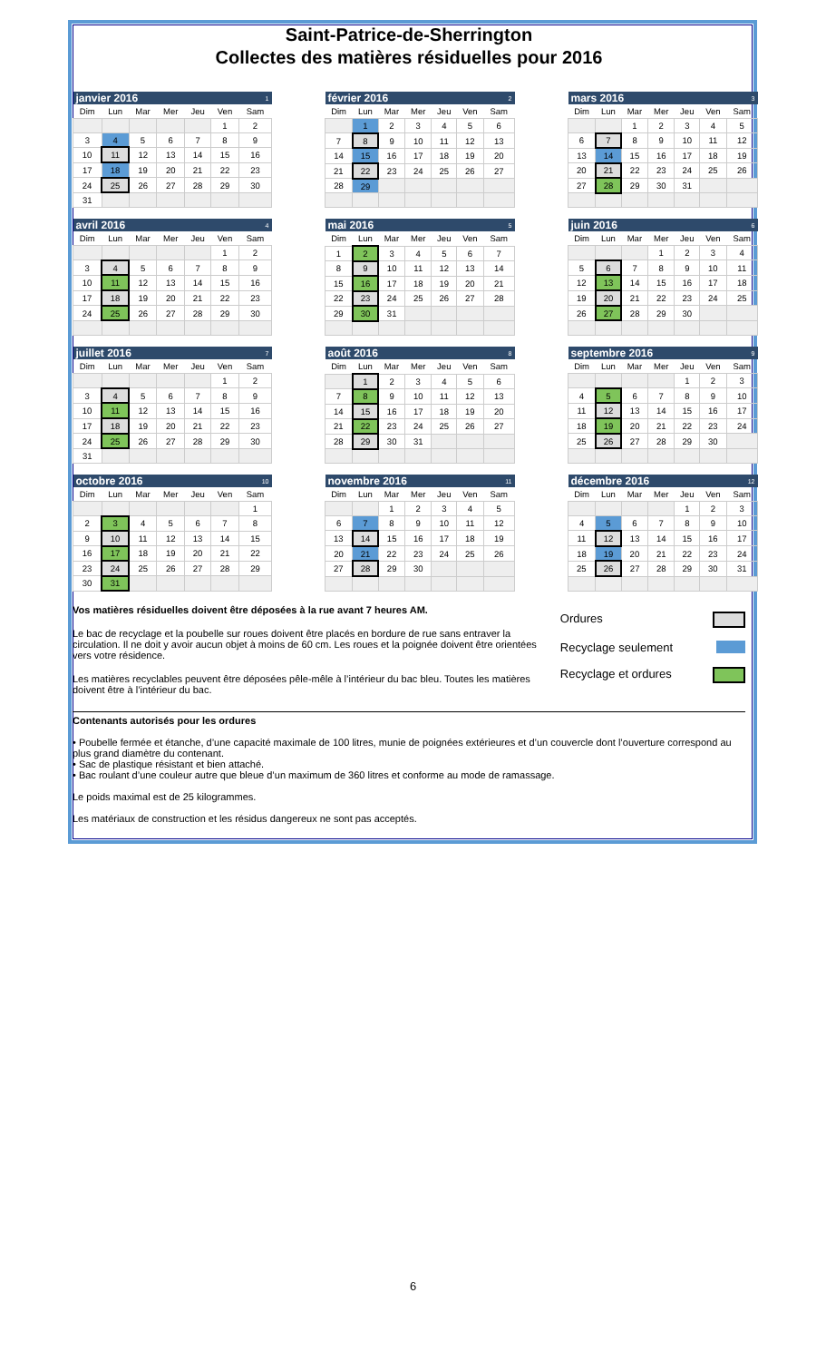Saint-Patrice-de-Sherrington
Collectes des matières résiduelles pour 2016
| janvier 2016 1 | | | | | | |
| --- | --- | --- | --- | --- | --- | --- |
| Dim | Lun | Mar | Mer | Jeu | Ven | Sam |
| | | | | | 1 | 2 |
| 3 | 4 | 5 | 6 | 7 | 8 | 9 |
| 10 | 11 | 12 | 13 | 14 | 15 | 16 |
| 17 | 18 | 19 | 20 | 21 | 22 | 23 |
| 24 | 25 | 26 | 27 | 28 | 29 | 30 |
| 31 | | | | | | |
| février 2016 2 | | | | | | |
| --- | --- | --- | --- | --- | --- | --- |
| Dim | Lun | Mar | Mer | Jeu | Ven | Sam |
| | 1 | 2 | 3 | 4 | 5 | 6 |
| 7 | 8 | 9 | 10 | 11 | 12 | 13 |
| 14 | 15 | 16 | 17 | 18 | 19 | 20 |
| 21 | 22 | 23 | 24 | 25 | 26 | 27 |
| 28 | 29 | | | | | |
| mars 2016 3 | | | | | | |
| --- | --- | --- | --- | --- | --- | --- |
| Dim | Lun | Mar | Mer | Jeu | Ven | Sam |
| | | 1 | 2 | 3 | 4 | 5 |
| 6 | 7 | 8 | 9 | 10 | 11 | 12 |
| 13 | 14 | 15 | 16 | 17 | 18 | 19 |
| 20 | 21 | 22 | 23 | 24 | 25 | 26 |
| 27 | 28 | 29 | 30 | 31 | | |
| avril 2016 4 | | | | | | |
| --- | --- | --- | --- | --- | --- | --- |
| Dim | Lun | Mar | Mer | Jeu | Ven | Sam |
| | | | | | 1 | 2 |
| 3 | 4 | 5 | 6 | 7 | 8 | 9 |
| 10 | 11 | 12 | 13 | 14 | 15 | 16 |
| 17 | 18 | 19 | 20 | 21 | 22 | 23 |
| 24 | 25 | 26 | 27 | 28 | 29 | 30 |
| mai 2016 5 | | | | | | |
| --- | --- | --- | --- | --- | --- | --- |
| Dim | Lun | Mar | Mer | Jeu | Ven | Sam |
| 1 | 2 | 3 | 4 | 5 | 6 | 7 |
| 8 | 9 | 10 | 11 | 12 | 13 | 14 |
| 15 | 16 | 17 | 18 | 19 | 20 | 21 |
| 22 | 23 | 24 | 25 | 26 | 27 | 28 |
| 29 | 30 | 31 | | | | |
| juin 2016 6 | | | | | | |
| --- | --- | --- | --- | --- | --- | --- |
| Dim | Lun | Mar | Mer | Jeu | Ven | Sam |
| | | | 1 | 2 | 3 | 4 |
| 5 | 6 | 7 | 8 | 9 | 10 | 11 |
| 12 | 13 | 14 | 15 | 16 | 17 | 18 |
| 19 | 20 | 21 | 22 | 23 | 24 | 25 |
| 26 | 27 | 28 | 29 | 30 | | |
| juillet 2016 7 | | | | | | |
| --- | --- | --- | --- | --- | --- | --- |
| Dim | Lun | Mar | Mer | Jeu | Ven | Sam |
| | | | | | 1 | 2 |
| 3 | 4 | 5 | 6 | 7 | 8 | 9 |
| 10 | 11 | 12 | 13 | 14 | 15 | 16 |
| 17 | 18 | 19 | 20 | 21 | 22 | 23 |
| 24 | 25 | 26 | 27 | 28 | 29 | 30 |
| 31 | | | | | | |
| août 2016 8 | | | | | | |
| --- | --- | --- | --- | --- | --- | --- |
| Dim | Lun | Mar | Mer | Jeu | Ven | Sam |
| | 1 | 2 | 3 | 4 | 5 | 6 |
| 7 | 8 | 9 | 10 | 11 | 12 | 13 |
| 14 | 15 | 16 | 17 | 18 | 19 | 20 |
| 21 | 22 | 23 | 24 | 25 | 26 | 27 |
| 28 | 29 | 30 | 31 | | | |
| septembre 2016 9 | | | | | | |
| --- | --- | --- | --- | --- | --- | --- |
| Dim | Lun | Mar | Mer | Jeu | Ven | Sam |
| | | | | 1 | 2 | 3 |
| 4 | 5 | 6 | 7 | 8 | 9 | 10 |
| 11 | 12 | 13 | 14 | 15 | 16 | 17 |
| 18 | 19 | 20 | 21 | 22 | 23 | 24 |
| 25 | 26 | 27 | 28 | 29 | 30 | |
| octobre 2016 10 | | | | | | |
| --- | --- | --- | --- | --- | --- | --- |
| Dim | Lun | Mar | Mer | Jeu | Ven | Sam |
| | | | | | | 1 |
| 2 | 3 | 4 | 5 | 6 | 7 | 8 |
| 9 | 10 | 11 | 12 | 13 | 14 | 15 |
| 16 | 17 | 18 | 19 | 20 | 21 | 22 |
| 23 | 24 | 25 | 26 | 27 | 28 | 29 |
| 30 | 31 | | | | | |
| novembre 2016 11 | | | | | | |
| --- | --- | --- | --- | --- | --- | --- |
| Dim | Lun | Mar | Mer | Jeu | Ven | Sam |
| | | 1 | 2 | 3 | 4 | 5 |
| 6 | 7 | 8 | 9 | 10 | 11 | 12 |
| 13 | 14 | 15 | 16 | 17 | 18 | 19 |
| 20 | 21 | 22 | 23 | 24 | 25 | 26 |
| 27 | 28 | 29 | 30 | | | |
| décembre 2016 12 | | | | | | |
| --- | --- | --- | --- | --- | --- | --- |
| Dim | Lun | Mar | Mer | Jeu | Ven | Sam |
| | | | | 1 | 2 | 3 |
| 4 | 5 | 6 | 7 | 8 | 9 | 10 |
| 11 | 12 | 13 | 14 | 15 | 16 | 17 |
| 18 | 19 | 20 | 21 | 22 | 23 | 24 |
| 25 | 26 | 27 | 28 | 29 | 30 | 31 |
Vos matières résiduelles doivent être déposées à la rue avant 7 heures AM.
Le bac de recyclage et la poubelle sur roues doivent être placés en bordure de rue sans entraver la circulation. Il ne doit y avoir aucun objet à moins de 60 cm. Les roues et la poignée doivent être orientées vers votre résidence.
Les matières recyclables peuvent être déposées pêle-mêle à l’intérieur du bac bleu. Toutes les matières doivent être à l’intérieur du bac.
Ordures
Recyclage seulement
Recyclage et ordures
Contenants autorisés pour les ordures
• Poubelle fermée et étanche, d’une capacité maximale de 100 litres, munie de poignées extérieures et d’un couvercle dont l’ouverture correspond au plus grand diamètre du contenant.
• Sac de plastique résistant et bien attaché.
• Bac roulant d’une couleur autre que bleue d’un maximum de 360 litres et conforme au mode de ramassage.
Le poids maximal est de 25 kilogrammes.
Les matériaux de construction et les résidus dangereux ne sont pas acceptés.
6